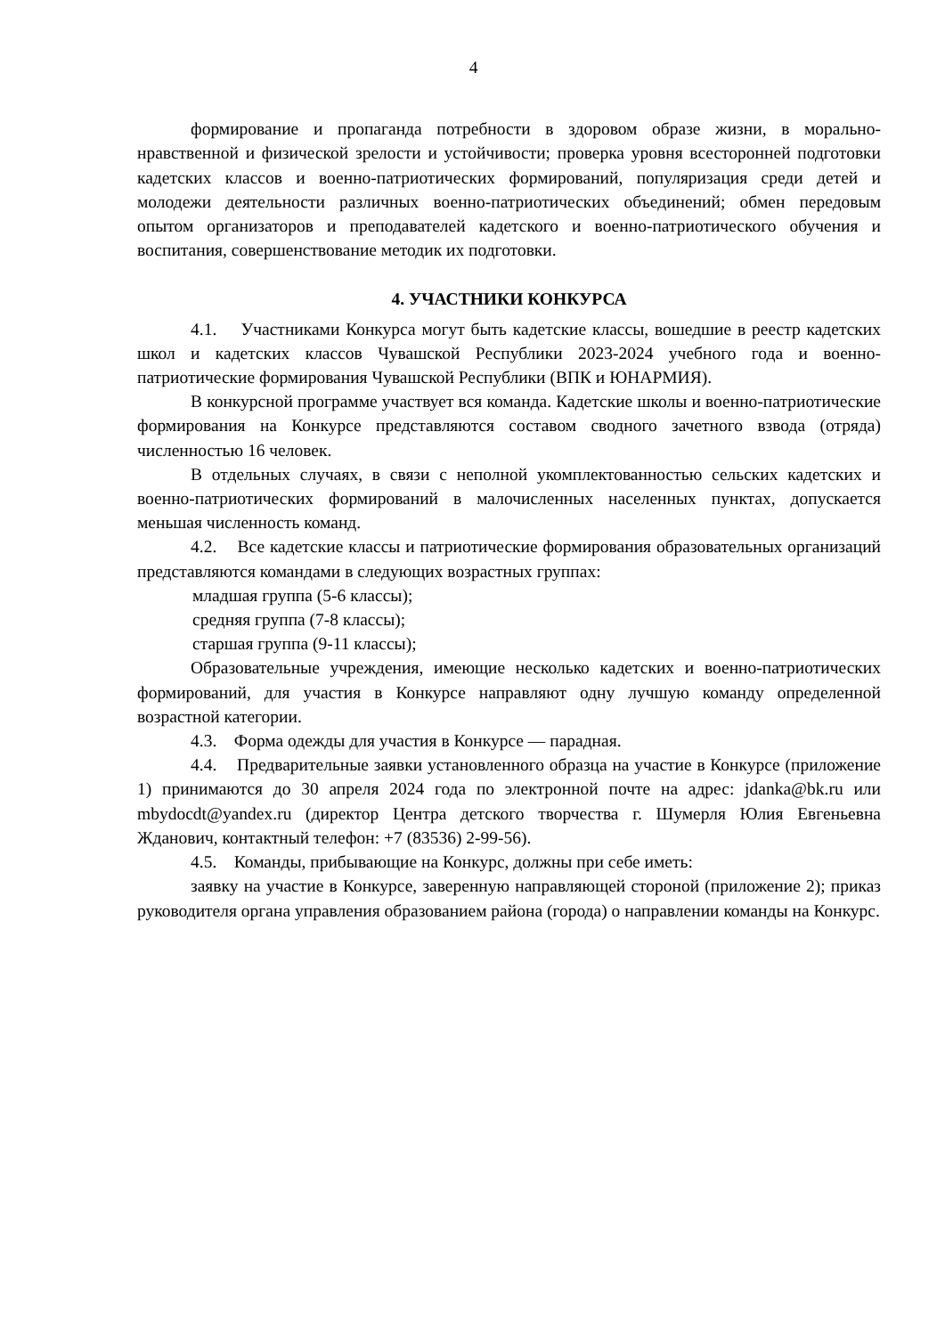4
формирование и пропаганда потребности в здоровом образе жизни, в морально-нравственной и физической зрелости и устойчивости; проверка уровня всесторонней подготовки кадетских классов и военно-патриотических формирований, популяризация среди детей и молодежи деятельности различных военно-патриотических объединений; обмен передовым опытом организаторов и преподавателей кадетского и военно-патриотического обучения и воспитания, совершенствование методик их подготовки.
4. УЧАСТНИКИ КОНКУРСА
4.1. Участниками Конкурса могут быть кадетские классы, вошедшие в реестр кадетских школ и кадетских классов Чувашской Республики 2023-2024 учебного года и военно-патриотические формирования Чувашской Республики (ВПК и ЮНАРМИЯ).
В конкурсной программе участвует вся команда. Кадетские школы и военно-патриотические формирования на Конкурсе представляются составом сводного зачетного взвода (отряда) численностью 16 человек.
В отдельных случаях, в связи с неполной укомплектованностью сельских кадетских и военно-патриотических формирований в малочисленных населенных пунктах, допускается меньшая численность команд.
4.2. Все кадетские классы и патриотические формирования образовательных организаций представляются командами в следующих возрастных группах:
младшая группа (5-6 классы);
средняя группа (7-8 классы);
старшая группа (9-11 классы);
Образовательные учреждения, имеющие несколько кадетских и военно-патриотических формирований, для участия в Конкурсе направляют одну лучшую команду определенной возрастной категории.
4.3. Форма одежды для участия в Конкурсе — парадная.
4.4. Предварительные заявки установленного образца на участие в Конкурсе (приложение 1) принимаются до 30 апреля 2024 года по электронной почте на адрес: jdanka@bk.ru или mbydocdt@yandex.ru (директор Центра детского творчества г. Шумерля Юлия Евгеньевна Жданович, контактный телефон: +7 (83536) 2-99-56).
4.5. Команды, прибывающие на Конкурс, должны при себе иметь:
заявку на участие в Конкурсе, заверенную направляющей стороной (приложение 2); приказ руководителя органа управления образованием района (города) о направлении команды на Конкурс.